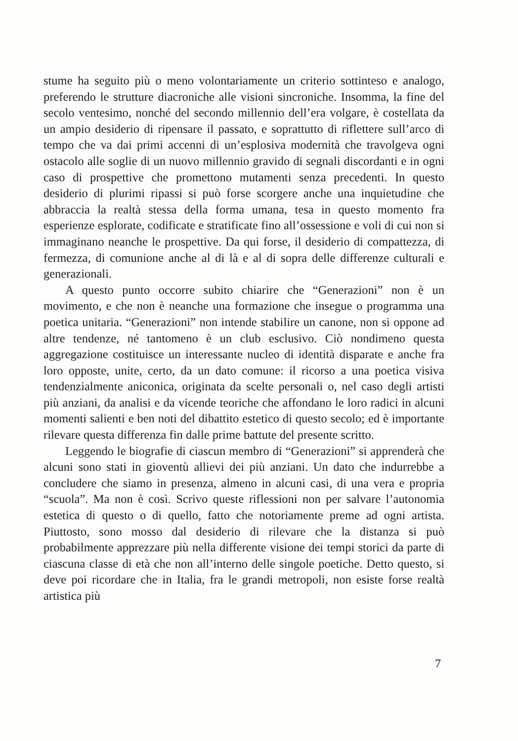stume ha seguito più o meno volontariamente un criterio sottinteso e analogo, preferendo le strutture diacroniche alle visioni sincroniche. Insomma, la fine del secolo ventesimo, nonché del secondo millennio dell’era volgare, è costellata da un ampio desiderio di ripensare il passato, e soprattutto di riflettere sull’arco di tempo che va dai primi accenni di un’esplosiva modernità che travolgeva ogni ostacolo alle soglie di un nuovo millennio gravido di segnali discordanti e in ogni caso di prospettive che promettono mutamenti senza precedenti. In questo desiderio di plurimi ripassi si può forse scorgere anche una inquietudine che abbraccia la realtà stessa della forma umana, tesa in questo momento fra esperienze esplorate, codificate e stratificate fino all’ossessione e voli di cui non si immaginano neanche le prospettive. Da qui forse, il desiderio di compattezza, di fermezza, di comunione anche al di là e al di sopra delle differenze culturali e generazionali.
A questo punto occorre subito chiarire che “Generazioni” non è un movimento, e che non è neanche una formazione che insegue o programma una poetica unitaria. “Generazioni” non intende stabilire un canone, non si oppone ad altre tendenze, né tantomeno è un club esclusivo. Ciò nondimeno questa aggregazione costituisce un interessante nucleo di identità disparate e anche fra loro opposte, unite, certo, da un dato comune: il ricorso a una poetica visiva tendenzialmente aniconica, originata da scelte personali o, nel caso degli artisti più anziani, da analisi e da vicende teoriche che affondano le loro radici in alcuni momenti salienti e ben noti del dibattito estetico di questo secolo; ed è importante rilevare questa differenza fin dalle prime battute del presente scritto.
Leggendo le biografie di ciascun membro di “Generazioni” si apprenderà che alcuni sono stati in gioventù allievi dei più anziani. Un dato che indurrebbe a concludere che siamo in presenza, almeno in alcuni casi, di una vera e propria “scuola”. Ma non è così. Scrivo queste riflessioni non per salvare l’autonomia estetica di questo o di quello, fatto che notoriamente preme ad ogni artista. Piuttosto, sono mosso dal desiderio di rilevare che la distanza si può probabilmente apprezzare più nella differente visione dei tempi storici da parte di ciascuna classe di età che non all’interno delle singole poetiche. Detto questo, si deve poi ricordare che in Italia, fra le grandi metropoli, non esiste forse realtà artistica più
7